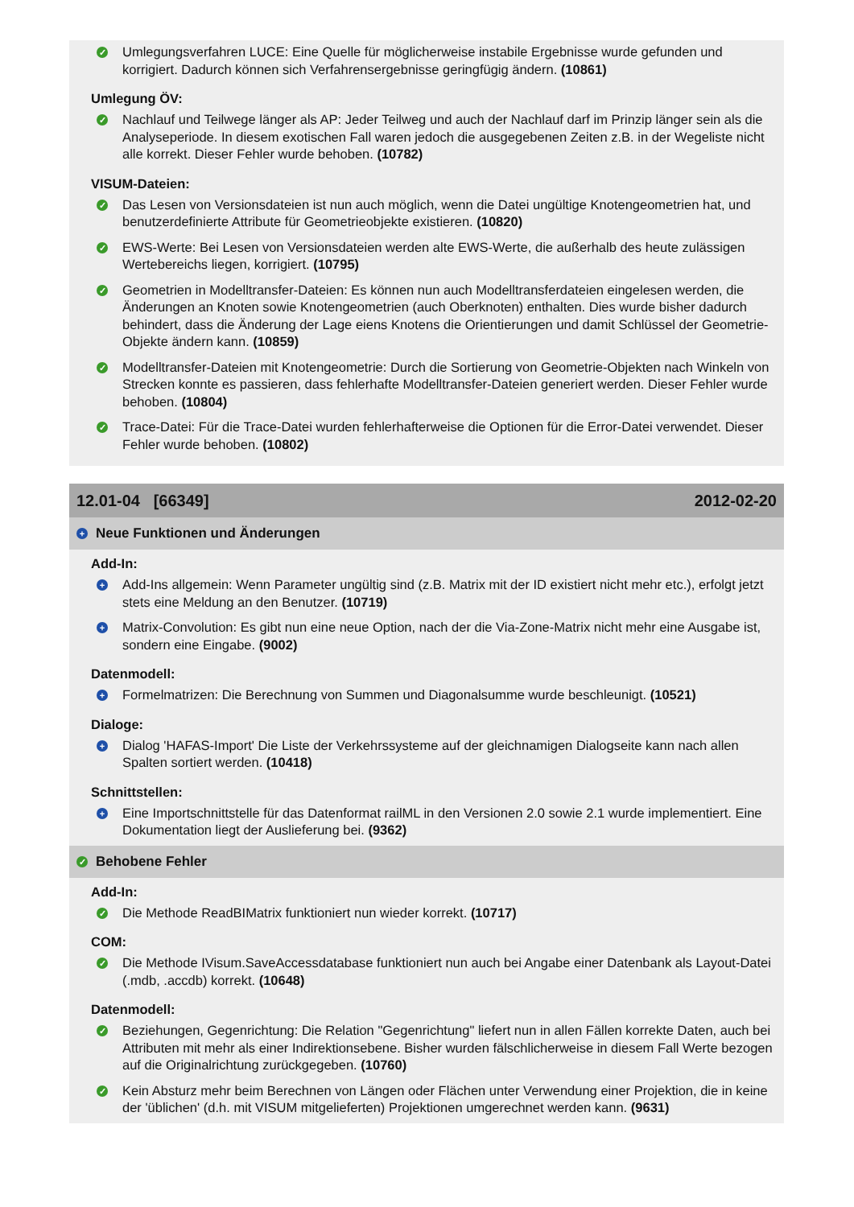✓
Umlegungsverfahren LUCE: Eine Quelle für möglicherweise instabile Ergebnisse wurde gefunden und korrigiert. Dadurch können sich Verfahrensergebnisse geringfügig ändern. (10861)
Umlegung ÖV:
✓
Nachlauf und Teilwege länger als AP: Jeder Teilweg und auch der Nachlauf darf im Prinzip länger sein als die Analyseperiode. In diesem exotischen Fall waren jedoch die ausgegebenen Zeiten z.B. in der Wegeliste nicht alle korrekt. Dieser Fehler wurde behoben. (10782)
VISUM-Dateien:
✓
Das Lesen von Versionsdateien ist nun auch möglich, wenn die Datei ungültige Knotengeometrien hat, und benutzerdefinierte Attribute für Geometrieobjekte existieren. (10820)
✓
EWS-Werte: Bei Lesen von Versionsdateien werden alte EWS-Werte, die außerhalb des heute zulässigen Wertebereichs liegen, korrigiert. (10795)
✓
Geometrien in Modelltransfer-Dateien: Es können nun auch Modelltransferdateien eingelesen werden, die Änderungen an Knoten sowie Knotengeometrien (auch Oberknoten) enthalten. Dies wurde bisher dadurch behindert, dass die Änderung der Lage eiens Knotens die Orientierungen und damit Schlüssel der Geometrie-Objekte ändern kann. (10859)
✓
Modelltransfer-Dateien mit Knotengeometrie: Durch die Sortierung von Geometrie-Objekten nach Winkeln von Strecken konnte es passieren, dass fehlerhafte Modelltransfer-Dateien generiert werden. Dieser Fehler wurde behoben. (10804)
✓
Trace-Datei: Für die Trace-Datei wurden fehlerhafterweise die Optionen für die Error-Datei verwendet. Dieser Fehler wurde behoben. (10802)
12.01-04 [66349] 2012-02-20
+ Neue Funktionen und Änderungen
Add-In:
+
Add-Ins allgemein: Wenn Parameter ungültig sind (z.B. Matrix mit der ID existiert nicht mehr etc.), erfolgt jetzt stets eine Meldung an den Benutzer. (10719)
+
Matrix-Convolution: Es gibt nun eine neue Option, nach der die Via-Zone-Matrix nicht mehr eine Ausgabe ist, sondern eine Eingabe. (9002)
Datenmodell:
+
Formelmatrizen: Die Berechnung von Summen und Diagonalsumme wurde beschleunigt. (10521)
Dialoge:
+
Dialog 'HAFAS-Import' Die Liste der Verkehrssysteme auf der gleichnamigen Dialogseite kann nach allen Spalten sortiert werden. (10418)
Schnittstellen:
+
Eine Importschnittstelle für das Datenformat railML in den Versionen 2.0 sowie 2.1 wurde implementiert. Eine Dokumentation liegt der Auslieferung bei. (9362)
✓ Behobene Fehler
Add-In:
✓
Die Methode ReadBIMatrix funktioniert nun wieder korrekt. (10717)
COM:
✓
Die Methode IVisum.SaveAccessdatabase funktioniert nun auch bei Angabe einer Datenbank als Layout-Datei (.mdb, .accdb) korrekt. (10648)
Datenmodell:
✓
Beziehungen, Gegenrichtung: Die Relation "Gegenrichtung" liefert nun in allen Fällen korrekte Daten, auch bei Attributen mit mehr als einer Indirektionsebene. Bisher wurden fälschlicherweise in diesem Fall Werte bezogen auf die Originalrichtung zurückgegeben. (10760)
✓
Kein Absturz mehr beim Berechnen von Längen oder Flächen unter Verwendung einer Projektion, die in keine der 'üblichen' (d.h. mit VISUM mitgelieferten) Projektionen umgerechnet werden kann. (9631)